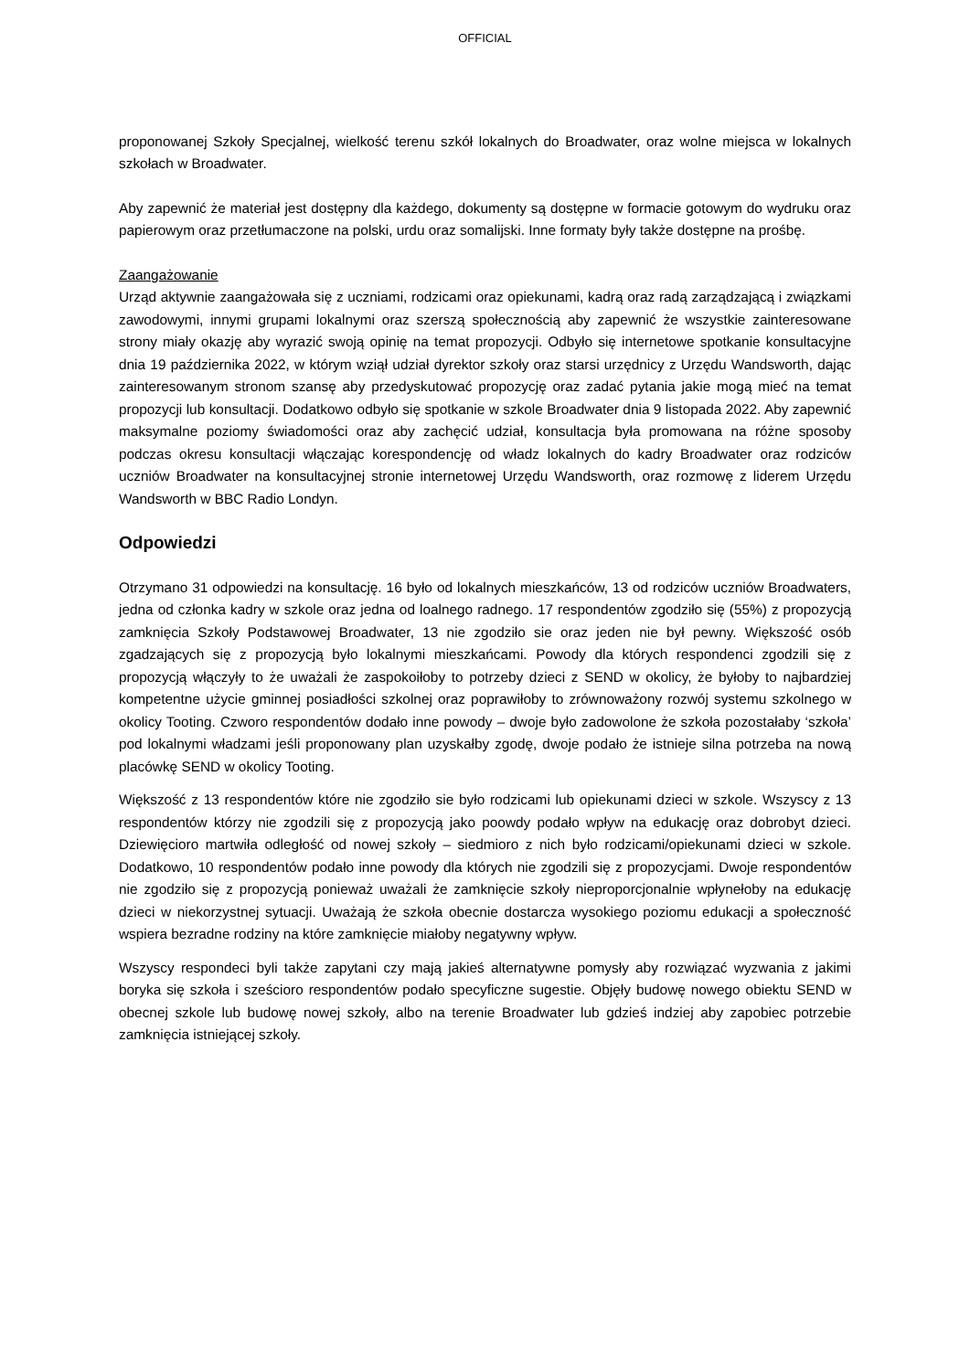OFFICIAL
proponowanej Szkoły Specjalnej, wielkość terenu szkół lokalnych do Broadwater, oraz wolne miejsca w lokalnych szkołach w Broadwater.
Aby zapewnić że materiał jest dostępny dla każdego, dokumenty są dostępne w formacie gotowym do wydruku oraz papierowym oraz przetłumaczone na polski, urdu oraz somalijski. Inne formaty były także dostępne na prośbę.
Zaangażowanie
Urząd aktywnie zaangażowała się z uczniami, rodzicami oraz opiekunami, kadrą oraz radą zarządzającą i związkami zawodowymi, innymi grupami lokalnymi oraz szerszą społecznością aby zapewnić że wszystkie zainteresowane strony miały okazję aby wyrazić swoją opinię na temat propozycji. Odbyło się internetowe spotkanie konsultacyjne dnia 19 października 2022, w którym wziął udział dyrektor szkoły oraz starsi urzędnicy z Urzędu Wandsworth, dając zainteresowanym stronom szansę aby przedyskutować propozycję oraz zadać pytania jakie mogą mieć na temat propozycji lub konsultacji. Dodatkowo odbyło się spotkanie w szkole Broadwater dnia 9 listopada 2022. Aby zapewnić maksymalne poziomy świadomości oraz aby zachęcić udział, konsultacja była promowana na różne sposoby podczas okresu konsultacji włączając korespondencję od władz lokalnych do kadry Broadwater oraz rodziców uczniów Broadwater na konsultacyjnej stronie internetowej Urzędu Wandsworth, oraz rozmowę z liderem Urzędu Wandsworth w BBC Radio Londyn.
Odpowiedzi
Otrzymano 31 odpowiedzi na konsultację. 16 było od lokalnych mieszkańców, 13 od rodziców uczniów Broadwaters, jedna od członka kadry w szkole oraz jedna od loalnego radnego. 17 respondentów zgodziło się (55%) z propozycją zamknięcia Szkoły Podstawowej Broadwater, 13 nie zgodziło sie oraz jeden nie był pewny. Większość osób zgadzających się z propozycją było lokalnymi mieszkańcami. Powody dla których respondenci zgodzili się z propozycją włączyły to że uważali że zaspokoiłoby to potrzeby dzieci z SEND w okolicy, że byłoby to najbardziej kompetentne użycie gminnej posiadłości szkolnej oraz poprawiłoby to zrównoważony rozwój systemu szkolnego w okolicy Tooting. Czworo respondentów dodało inne powody – dwoje było zadowolone że szkoła pozostałaby ‘szkoła’ pod lokalnymi władzami jeśli proponowany plan uzyskałby zgodę, dwoje podało że istnieje silna potrzeba na nową placówkę SEND w okolicy Tooting.
Większość z 13 respondentów które nie zgodziło sie było rodzicami lub opiekunami dzieci w szkole. Wszyscy z 13 respondentów którzy nie zgodzili się z propozycją jako poowdy podało wpływ na edukację oraz dobrobyt dzieci. Dziewięcioro martwiła odległość od nowej szkoły – siedmioro z nich było rodzicami/opiekunami dzieci w szkole. Dodatkowo, 10 respondentów podało inne powody dla których nie zgodzili się z propozycjami. Dwoje respondentów nie zgodziło się z propozycją ponieważ uważali że zamknięcie szkoły nieproporcjonalnie wpłynełoby na edukację dzieci w niekorzystnej sytuacji. Uważają że szkoła obecnie dostarcza wysokiego poziomu edukacji a społeczność wspiera bezradne rodziny na które zamknięcie miałoby negatywny wpływ.
Wszyscy respondeci byli także zapytani czy mają jakieś alternatywne pomysły aby rozwiązać wyzwania z jakimi boryka się szkoła i sześcioro respondentów podało specyficzne sugestie. Objęły budowę nowego obiektu SEND w obecnej szkole lub budowę nowej szkoły, albo na terenie Broadwater lub gdzieś indziej aby zapobiec potrzebie zamknięcia istniejącej szkoły.